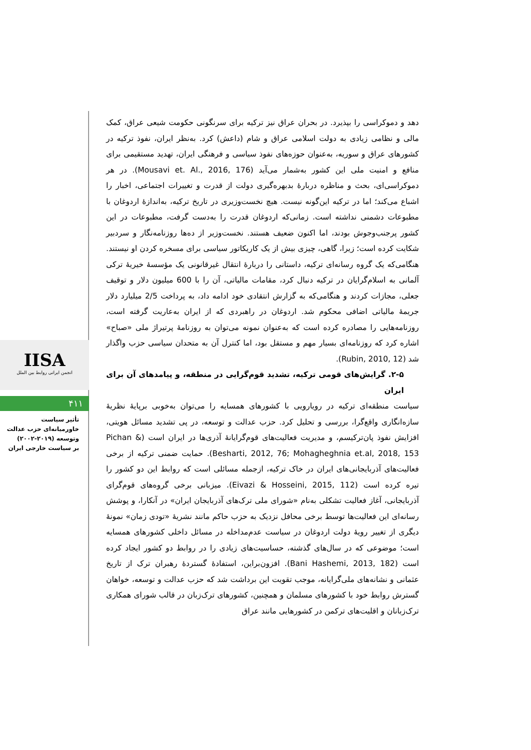IISA
انجمن ایرانی روابط بین الملل
۴۱۱
تأثیر سیاست
خاورمیانه‌ای حزب عدالت
وتوسعه (۲۰۱۹-۲۰۰۲)
بر سیاست خارجی ایران
دهد و دموکراسی را بپذیرد. در بحران عراق نیز ترکیه برای سرنگونی حکومت شیعی عراق، کمک مالی و نظامی زیادی به دولت اسلامی عراق و شام (داعش) کرد. به‌نظر ایران، نفوذ ترکیه در کشورهای عراق و سوریه، به‌عنوان حوزه‌های نفوذ سیاسی و فرهنگی ایران، تهدید مستقیمی برای منافع و امنیت ملی این کشور به‌شمار می‌آید (Mousavi et. Al., 2016, 176). در هر دموکراسی‌ای، بحث و مناظره دربارهٔ بدبهره‌گیری دولت از قدرت و تغییرات اجتماعی، اخبار را اشباع می‌کند؛ اما در ترکیه این‌گونه نیست. هیچ نخست‌وزیری در تاریخ ترکیه، به‌اندازهٔ اردوغان با مطبوعات دشمنی نداشته است. زمانی‌که اردوغان قدرت را به‌دست گرفت، مطبوعات در این کشور پرجنب‌وجوش بودند، اما اکنون ضعیف هستند. نخست‌وزیر از ده‌ها روزنامه‌نگار و سردبیر شکایت کرده است؛ زیرا، گاهی، چیزی بیش از یک کاریکاتور سیاسی برای مسخره کردن او نیستند. هنگامی‌که یک گروه رسانه‌ای ترکیه، داستانی را دربارهٔ انتقال غیرقانونی یک مؤسسهٔ خیریهٔ ترکی آلمانی به اسلام‌گرایان در ترکیه دنبال کرد، مقامات مالیاتی، آن را با 600 میلیون دلار و توقیف جعلی، مجازات کردند و هنگامی‌که به گزارش انتقادی خود ادامه داد، به پرداخت 2/5 میلیارد دلار جریمهٔ مالیاتی اضافی محکوم شد. اردوغان در راهبردی که از ایران به‌عاریت گرفته است، روزنامه‌هایی را مصادره کرده است که به‌عنوان نمونه می‌توان به روزنامهٔ پرتیراژ ملی «صباح» اشاره کرد که روزنامه‌ای بسیار مهم و مستقل بود، اما کنترل آن به متحدان سیاسی حزب واگذار شد (Rubin, 2010, 12).
۲-۵. گرایش‌های قومی ترکیه، تشدید قوم‌گرایی در منطقه، و پیامدهای آن برای ایران
سیاست منطقه‌ای ترکیه در رویارویی با کشورهای همسایه را می‌توان به‌خوبی برپایهٔ نظریهٔ سازه‌انگاری واقع‌گرا، بررسی و تحلیل کرد. حزب عدالت و توسعه، در پی تشدید مسائل هویتی، افزایش نفوذ پان‌ترکیسم، و مدیریت فعالیت‌های قوم‌گرایانهٔ آذری‌ها در ایران است (Pichan & Besharti, 2012, 76; Mohagheghnia et.al, 2018, 153). حمایت ضمنی ترکیه از برخی فعالیت‌های آذربایجانی‌های ایران در خاک ترکیه، ازجمله مسائلی است که روابط این دو کشور را تیره کرده است (Eivazi & Hosseini, 2015, 112). میزبانی برخی گروه‌های قوم‌گرای آذربایجانی، آغاز فعالیت تشکلی به‌نام «شورای ملی ترک‌های آذربایجان ایران» در آنکارا، و پوشش رسانه‌ای این فعالیت‌ها توسط برخی محافل نزدیک به حزب حاکم مانند نشریهٔ «تودی زمان» نمونهٔ دیگری از تغییر رویهٔ دولت اردوغان در سیاست عدم‌مداخله در مسائل داخلی کشورهای همسایه است؛ موضوعی که در سال‌های گذشته، حساسیت‌های زیادی را در روابط دو کشور ایجاد کرده است (Bani Hashemi, 2013, 182). افزون‌براین، استفادهٔ گستردهٔ رهبران ترک از تاریخ عثمانی و نشانه‌های ملی‌گرایانه، موجب تقویت این برداشت شد که حزب عدالت و توسعه، خواهان گسترش روابط خود با کشورهای مسلمان و همچنین، کشورهای ترک‌زبان در قالب شورای همکاری ترک‌زبانان و اقلیت‌های ترکمن در کشورهایی مانند عراق